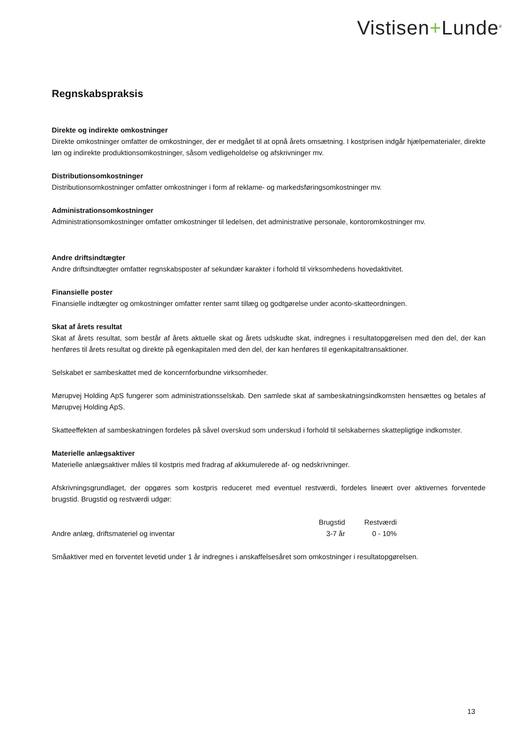Vistisen+Lunde<sup>®</sup>
Regnskabspraksis
Direkte og indirekte omkostninger
Direkte omkostninger omfatter de omkostninger, der er medgået til at opnå årets omsætning. I kostprisen indgår hjælpematerialer, direkte løn og indirekte produktionsomkostninger, såsom vedligeholdelse og afskrivninger mv.
Distributionsomkostninger
Distributionsomkostninger omfatter omkostninger i form af reklame- og markedsføringsomkostninger mv.
Administrationsomkostninger
Administrationsomkostninger omfatter omkostninger til ledelsen, det administrative personale, kontoromkostninger mv.
Andre driftsindtægter
Andre driftsindtægter omfatter regnskabsposter af sekundær karakter i forhold til virksomhedens hovedaktivitet.
Finansielle poster
Finansielle indtægter og omkostninger omfatter renter samt tillæg og godtgørelse under aconto-skatteordningen.
Skat af årets resultat
Skat af årets resultat, som består af årets aktuelle skat og årets udskudte skat, indregnes i resultatopgørelsen med den del, der kan henføres til årets resultat og direkte på egenkapitalen med den del, der kan henføres til egenkapitaltransaktioner.
Selskabet er sambeskattet med de koncernforbundne virksomheder.
Mørupvej Holding ApS fungerer som administrationsselskab. Den samlede skat af sambeskatningsindkomsten hensættes og betales af Mørupvej Holding ApS.
Skatteeffekten af sambeskatningen fordeles på såvel overskud som underskud i forhold til selskabernes skattepligtige indkomster.
Materielle anlægsaktiver
Materielle anlægsaktiver måles til kostpris med fradrag af akkumulerede af- og nedskrivninger.
Afskrivningsgrundlaget, der opgøres som kostpris reduceret med eventuel restværdi, fordeles lineært over aktivernes forventede brugstid. Brugstid og restværdi udgør:
| | Brugstid | Restværdi |
| --- | --- | --- |
| Andre anlæg, driftsmateriel og inventar | 3-7 år | 0 - 10% |
Småaktiver med en forventet levetid under 1 år indregnes i anskaffelsesåret som omkostninger i resultatopgørelsen.
13